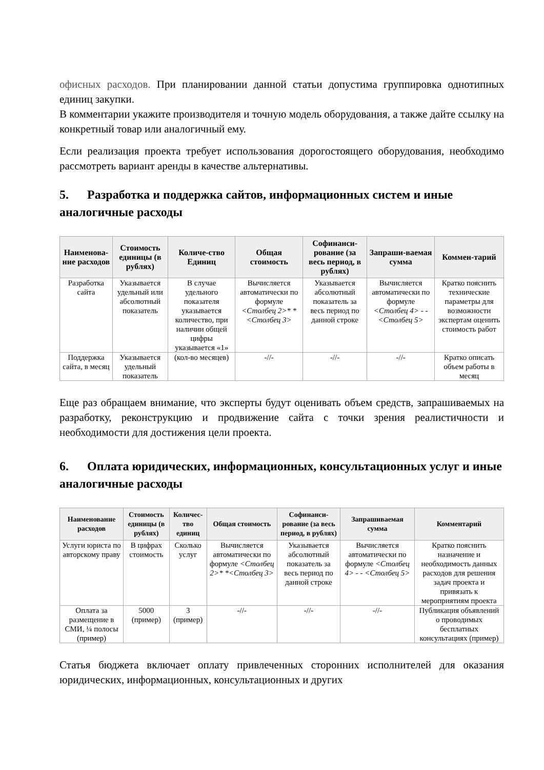офисных расходов. При планировании данной статьи допустима группировка однотипных единиц закупки.
В комментарии укажите производителя и точную модель оборудования, а также дайте ссылку на конкретный товар или аналогичный ему.
Если реализация проекта требует использования дорогостоящего оборудования, необходимо рассмотреть вариант аренды в качестве альтернативы.
5. Разработка и поддержка сайтов, информационных систем и иные аналогичные расходы
| Наименова-ние расходов | Стоимость единицы (в рублях) | Количе-ство Единиц | Общая стоимость | Софинанси-рование (за весь период, в рублях) | Запраши-ваемая сумма | Коммен-тарий |
| --- | --- | --- | --- | --- | --- | --- |
| Разработка сайта | Указывается удельный или абсолютный показатель | В случае удельного показателя указывается количество, при наличии общей цифры указывается «1» | Вычисляется автоматически по формуле <Столбец 2>* *<Столбец 3> | Указывается абсолютный показатель за весь период по данной строке | Вычисляется автоматически по формуле <Столбец 4> - - <Столбец 5> | Кратко пояснить технические параметры для возможности экспертам оценить стоимость работ |
| Поддержка сайта, в месяц | Указывается удельный показатель | (кол-во месяцев) | -//- | -//- | -//- | Кратко описать объем работы в месяц |
Еще раз обращаем внимание, что эксперты будут оценивать объем средств, запрашиваемых на разработку, реконструкцию и продвижение сайта с точки зрения реалистичности и необходимости для достижения цели проекта.
6. Оплата юридических, информационных, консультационных услуг и иные аналогичные расходы
| Наименование расходов | Стоимость единицы (в рублях) | Количес-тво единиц | Общая стоимость | Софинанси-рование (за весь период, в рублях) | Запрашиваемая сумма | Комментарий |
| --- | --- | --- | --- | --- | --- | --- |
| Услуги юриста по авторскому праву | В цифрах стоимость | Сколько услуг | Вычисляется автоматически по формуле <Столбец 2>* *<Столбец 3> | Указывается абсолютный показатель за весь период по данной строке | Вычисляется автоматически по формуле <Столбец 4> - - <Столбец 5> | Кратко пояснить назначение и необходимость данных расходов для решения задач проекта и привязать к мероприятиям проекта |
| Оплата за размещение в СМИ, ¼ полосы (пример) | 5000 (пример) | 3 (пример) | -//- | -//- | -//- | Публикация объявлений о проводимых бесплатных консультациях (пример) |
Статья бюджета включает оплату привлеченных сторонних исполнителей для оказания юридических, информационных, консультационных и других